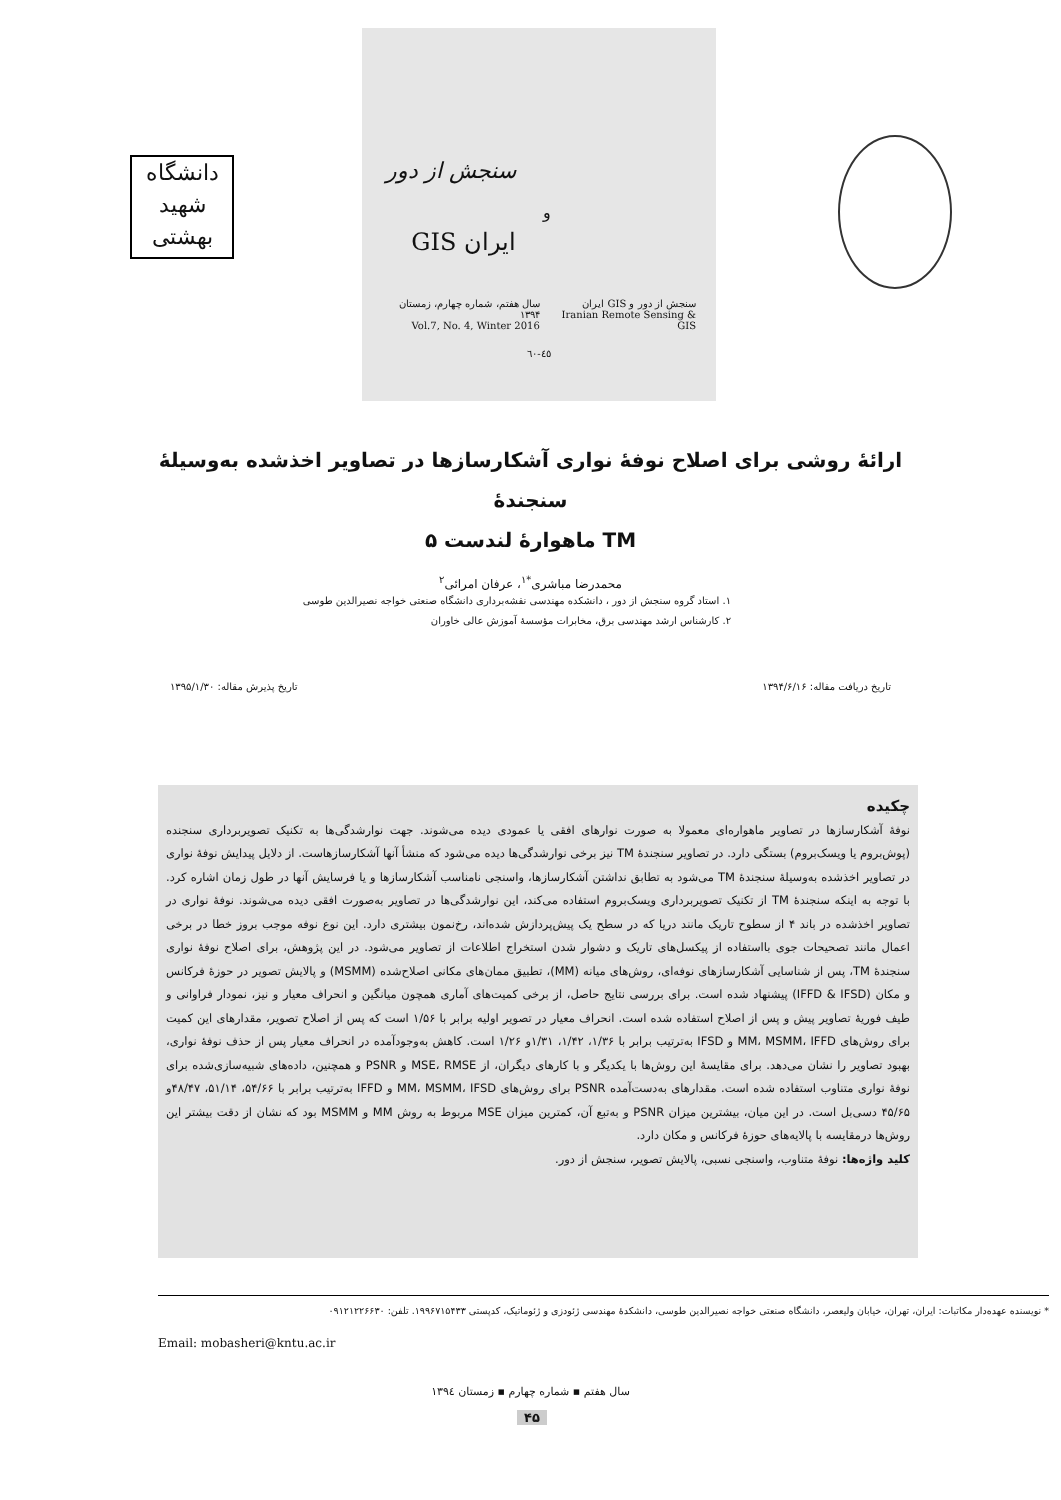دانشگاه
شهید
بهشتی
سنجش از دور
و
ایران GIS
سنجش از دور و GIS ایران
Iranian Remote Sensing & GIS
سال هفتم، شماره چهارم، زمستان ۱۳۹۴
Vol.7, No. 4, Winter 2016
٤٥-٦٠
ارائهٔ روشی برای اصلاح نوفهٔ نواری آشکارسازها در تصاویر اخذشده به‌وسیلهٔ سنجندهٔ
TM ماهوارهٔ لندست ۵
محمدرضا مباشری<sup>*۱</sup>، عرفان امرائی<sup>۲</sup>
۱. استاد گروه سنجش از دور ، دانشکده مهندسی نقشه‌برداری دانشگاه صنعتی خواجه نصیرالدین طوسی
۲. کارشناس ارشد مهندسی برق، مخابرات مؤسسهٔ آموزش عالی خاوران
تاریخ دریافت مقاله: ۱۳۹۴/۶/۱۶ تاریخ پذیرش مقاله: ۱۳۹۵/۱/۳۰
چکیده
نوفهٔ آشکارسازها در تصاویر ماهواره‌ای معمولا به صورت نوارهای افقی یا عمودی دیده می‌شوند. جهت نوارشدگی‌ها به تکنیک تصویربرداری سنجنده (پوش‌بروم یا ویسک‌بروم) بستگی دارد. در تصاویر سنجندهٔ TM نیز برخی نوارشدگی‌ها دیده می‌شود که منشأ آنها آشکارسازهاست. از دلایل پیدایش نوفهٔ نواری در تصاویر اخذشده به‌وسیلهٔ سنجندهٔ TM می‌شود به تطابق نداشتن آشکارسازها، واسنجی نامناسب آشکارسازها و یا فرسایش آنها در طول زمان اشاره کرد. با توجه به اینکه سنجندهٔ TM از تکنیک تصویربرداری ویسک‌بروم استفاده می‌کند، این نوارشدگی‌ها در تصاویر به‌صورت افقی دیده می‌شوند. نوفهٔ نواری در تصاویر اخذشده در باند ۴ از سطوح تاریک مانند دریا که در سطح یک پیش‌پردازش شده‌اند، رخ‌نمون بیشتری دارد. این نوع نوفه موجب بروز خطا در برخی اعمال مانند تصحیحات جوی بااستفاده از پیکسل‌های تاریک و دشوار شدن استخراج اطلاعات از تصاویر می‌شود. در این پژوهش، برای اصلاح نوفهٔ نواری سنجندهٔ TM، پس از شناسایی آشکارسازهای نوفه‌ای، روش‌های میانه (MM)، تطبیق ممان‌های مکانی اصلاح‌شده (MSMM) و پالایش تصویر در حوزهٔ فرکانس و مکان (IFFD & IFSD) پیشنهاد شده است. برای بررسی نتایج حاصل، از برخی کمیت‌های آماری همچون میانگین و انحراف معیار و نیز، نمودار فراوانی و طیف فوریهٔ تصاویر پیش و پس از اصلاح استفاده شده است. انحراف معیار در تصویر اولیه برابر با ۱/۵۶ است که پس از اصلاح تصویر، مقدارهای این کمیت برای روش‌های MM، MSMM، IFFD و IFSD به‌ترتیب برابر با ۱/۳۶، ۱/۴۲، ۱/۳۱و ۱/۲۶ است. کاهش به‌وجودآمده در انحراف معیار پس از حذف نوفهٔ نواری، بهبود تصاویر را نشان می‌دهد. برای مقایسهٔ این روش‌ها با یکدیگر و با کارهای دیگران، از MSE، RMSE و PSNR و همچنین، داده‌های شبیه‌سازی‌شده برای نوفهٔ نواری متناوب استفاده شده است. مقدارهای به‌دست‌آمده PSNR برای روش‌های MM، MSMM، IFSD و IFFD به‌ترتیب برابر با ۵۴/۶۶، ۵۱/۱۴، ۴۸/۴۷و ۴۵/۶۵ دسی‌بل است. در این میان، بیشترین میزان PSNR و به‌تبع آن، کمترین میزان MSE مربوط به روش MM و MSMM بود که نشان از دقت بیشتر این روش‌ها درمقایسه با پالایه‌های حوزهٔ فرکانس و مکان دارد.
کلید واژه‌ها: نوفهٔ متناوب، واسنجی نسبی، پالایش تصویر، سنجش از دور.
* نویسنده عهده‌دار مکاتبات: ایران، تهران، خیابان ولیعصر، دانشگاه صنعتی خواجه نصیرالدین طوسی، دانشکدهٔ مهندسی ژئودزی و ژئوماتیک، کدپستی ۱۹۹۶۷۱۵۴۳۳. تلفن: ۰۹۱۲۱۲۲۶۶۳۰
Email: mobasheri@kntu.ac.ir
سال هفتم ▪ شماره چهارم ▪ زمستان ١٣٩٤
۴۵